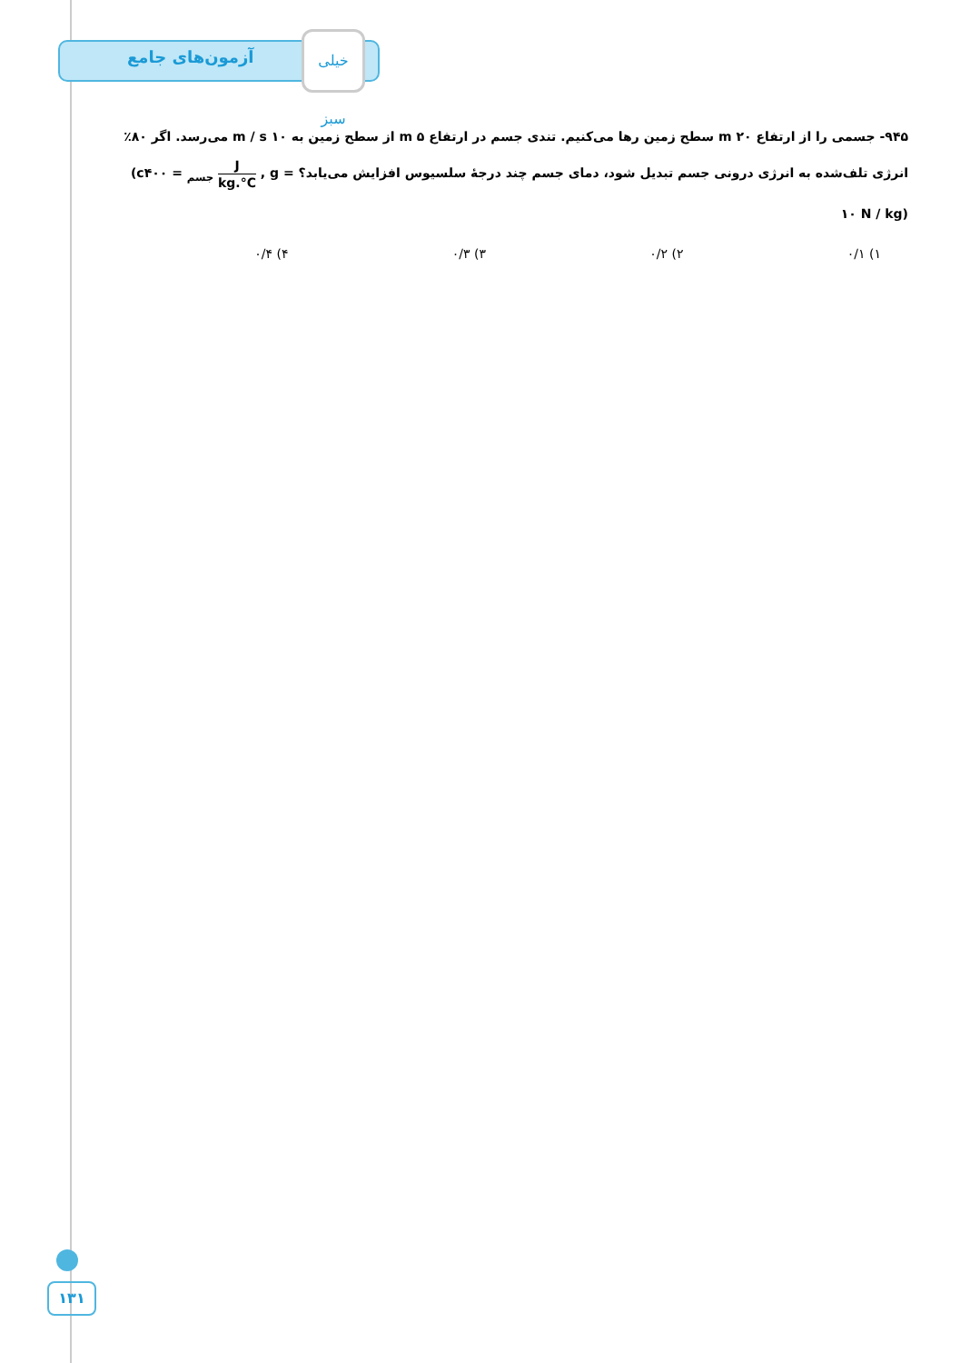آزمون‌های جامع
خیلی سبز
۹۴۵- جسمی را از ارتفاع ۲۰ m سطح زمین رها می‌کنیم. تندی جسم در ارتفاع ۵ m از سطح زمین به ۱۰ m / s می‌رسد. اگر ۸۰٪ انرژی تلف‌شده به انرژی درونی جسم تبدیل شود، دمای جسم چند درجهٔ سلسیوس افزایش می‌یابد؟ (c<sub>جسم</sub> = ۴۰۰ J kg.°C , g = ۱۰ N / kg)
۱) ۰/۱ ۲) ۰/۲ ۳) ۰/۳ ۴) ۰/۴
۱۳۱